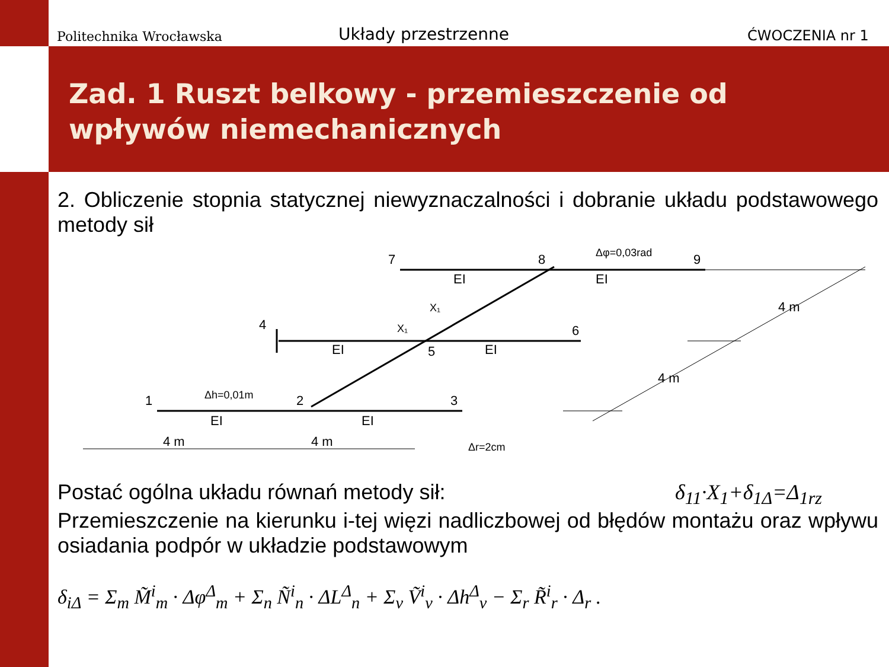Politechnika Wrocławska Układy przestrzenne ĆWOCZENIA nr 1
Zad. 1 Ruszt belkowy - przemieszczenie od wpływów niemechanicznych
2. Obliczenie stopnia statycznej niewyznaczalności i dobranie układu podstawowego metody sił
1
2
3
4
5
6
7
8
9
EI
EI
EI
EI
EI
EI
4 m
4 m
4 m
4 m
Δh=0,01m
Δφ=0,03rad
Δr=2cm
X₁
X₁
Postać ogólna układu równań metody sił: δ<sub>11</sub>·X<sub>1</sub>+δ<sub>1Δ</sub>=Δ<sub>1rz</sub>
Przemieszczenie na kierunku i-tej więzi nadliczbowej od błędów montażu oraz wpływu osiadania podpór w układzie podstawowym
δ<sub>iΔ</sub> = Σ<sub>m</sub> M̃<sup>i</sup><sub>m</sub> · Δφ<sup>Δ</sup><sub>m</sub> + Σ<sub>n</sub> Ñ<sup>i</sup><sub>n</sub> · ΔL<sup>Δ</sup><sub>n</sub> + Σ<sub>v</sub> Ṽ<sup>i</sup><sub>v</sub> · Δh<sup>Δ</sup><sub>v</sub> − Σ<sub>r</sub> R̃<sup>i</sup><sub>r</sub> · Δ<sub>r</sub> .